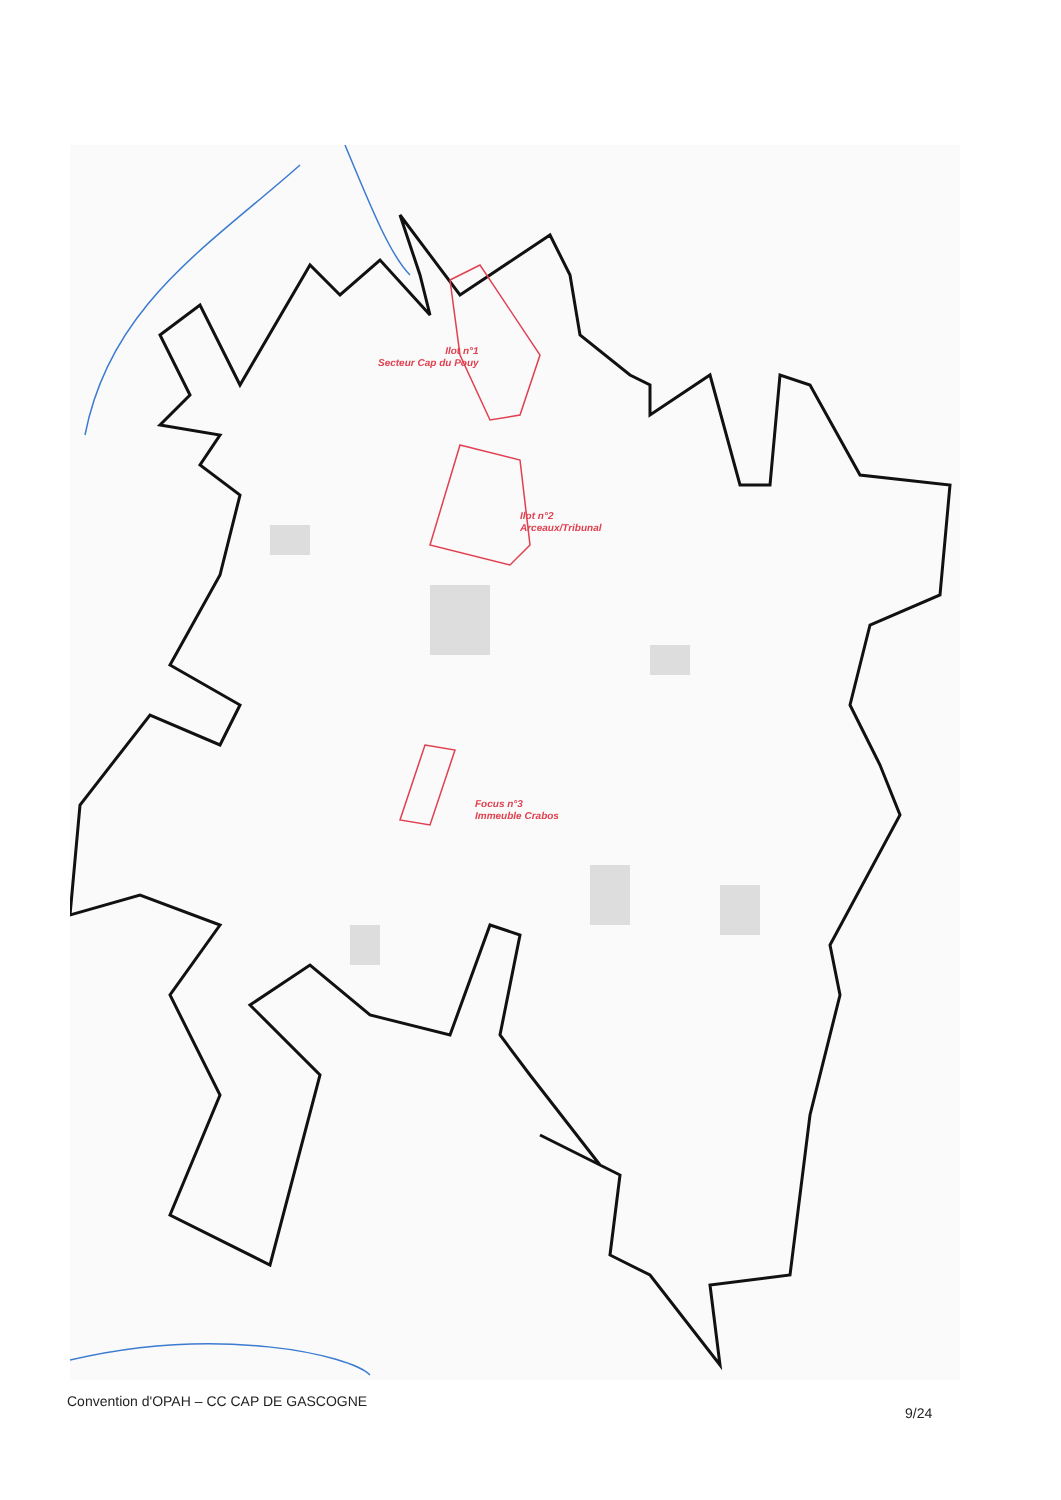Ilot n°1
Secteur Cap du Pouy
Ilot n°2
Arceaux/Tribunal
Focus n°3
Immeuble Crabos
Convention d'OPAH – CC CAP DE GASCOGNE
9/24